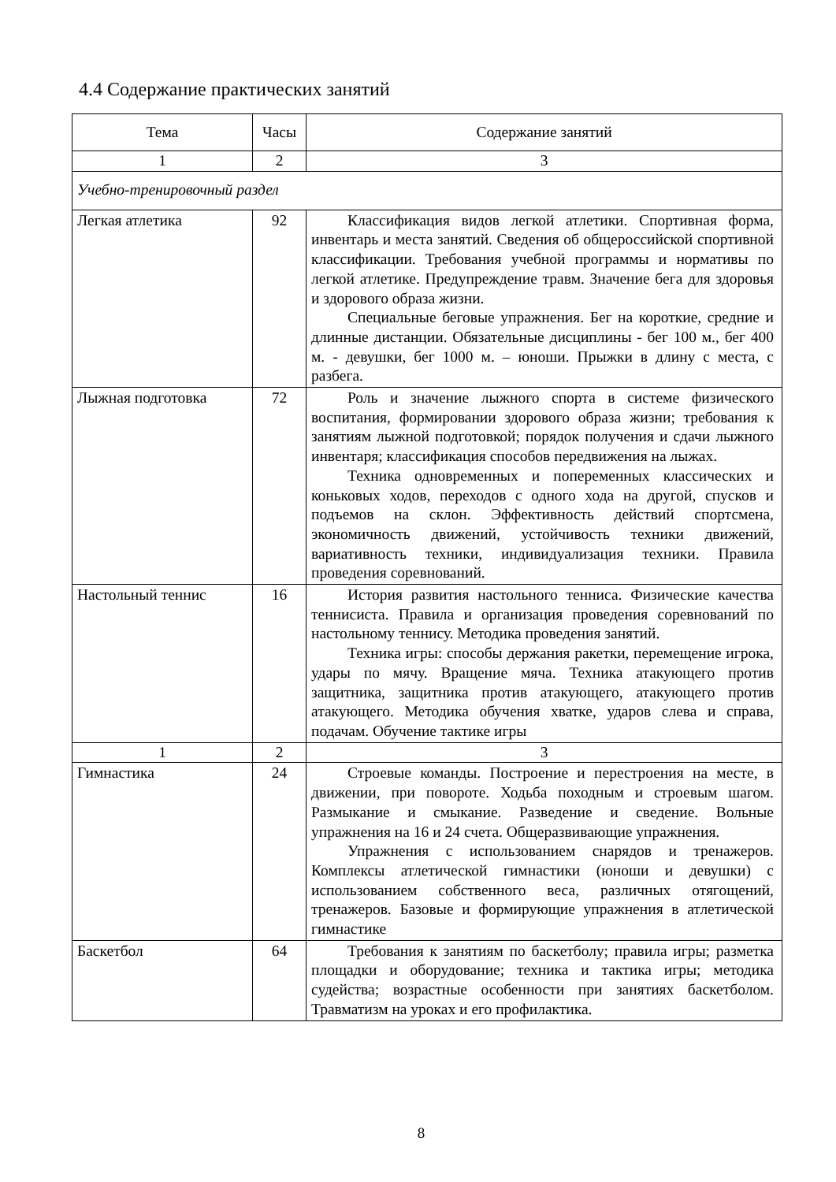4.4 Содержание практических занятий
| Тема | Часы | Содержание занятий |
| --- | --- | --- |
| 1 | 2 | 3 |
| Учебно-тренировочный раздел | | |
| Легкая атлетика | 92 | Классификация видов легкой атлетики. Спортивная форма, инвентарь и места занятий. Сведения об общероссийской спортивной классификации. Требования учебной программы и нормативы по легкой атлетике. Предупреждение травм. Значение бега для здоровья и здорового образа жизни. Специальные беговые упражнения. Бег на короткие, средние и длинные дистанции. Обязательные дисциплины - бег 100 м., бег 400 м. - девушки, бег 1000 м. – юноши. Прыжки в длину с места, с разбега. |
| Лыжная подготовка | 72 | Роль и значение лыжного спорта в системе физического воспитания, формировании здорового образа жизни; требования к занятиям лыжной подготовкой; порядок получения и сдачи лыжного инвентаря; классификация способов передвижения на лыжах. Техника одновременных и попеременных классических и коньковых ходов, переходов с одного хода на другой, спусков и подъемов на склон. Эффективность действий спортсмена, экономичность движений, устойчивость техники движений, вариативность техники, индивидуализация техники. Правила проведения соревнований. |
| Настольный теннис | 16 | История развития настольного тенниса. Физические качества теннисиста. Правила и организация проведения соревнований по настольному теннису. Методика проведения занятий. Техника игры: способы держания ракетки, перемещение игрока, удары по мячу. Вращение мяча. Техника атакующего против защитника, защитника против атакующего, атакующего против атакующего. Методика обучения хватке, ударов слева и справа, подачам. Обучение тактике игры |
| 1 | 2 | 3 |
| Гимнастика | 24 | Строевые команды. Построение и перестроения на месте, в движении, при повороте. Ходьба походным и строевым шагом. Размыкание и смыкание. Разведение и сведение. Вольные упражнения на 16 и 24 счета. Общеразвивающие упражнения. Упражнения с использованием снарядов и тренажеров. Комплексы атлетической гимнастики (юноши и девушки) с использованием собственного веса, различных отягощений, тренажеров. Базовые и формирующие упражнения в атлетической гимнастике |
| Баскетбол | 64 | Требования к занятиям по баскетболу; правила игры; разметка площадки и оборудование; техника и тактика игры; методика судейства; возрастные особенности при занятиях баскетболом. Травматизм на уроках и его профилактика. |
8